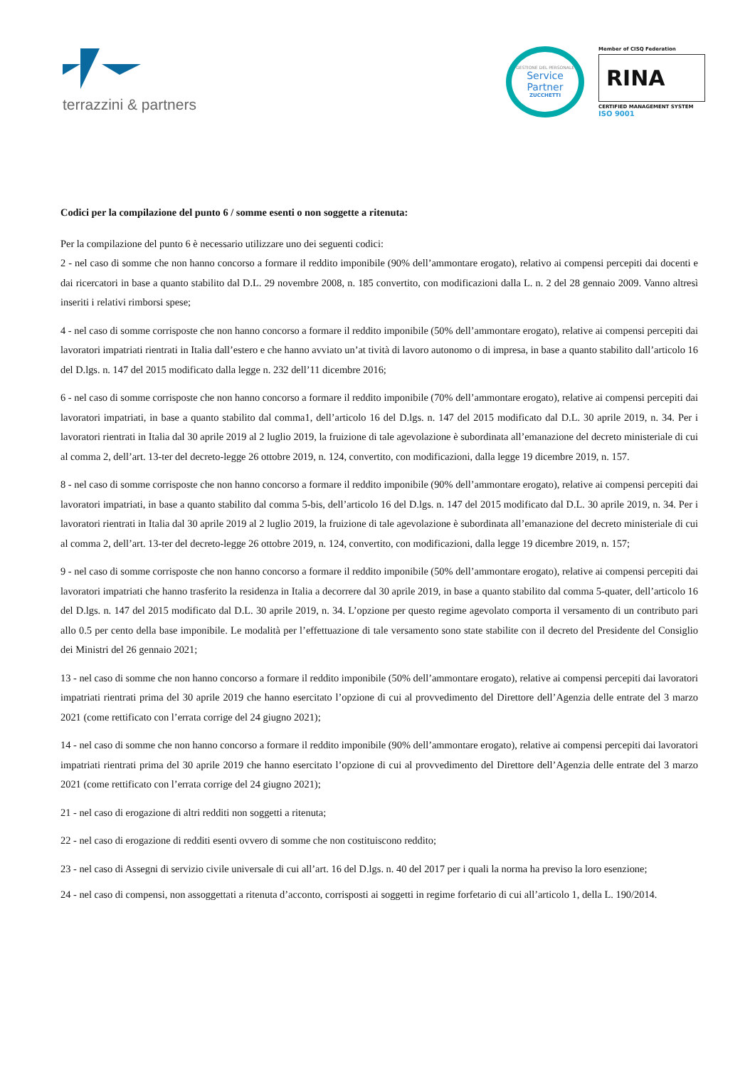terrazzini & partners
GESTIONE DEL PERSONALE
Service
Partner
ZUCCHETTI
Member of CISQ Federation
RINA
CERTIFIED MANAGEMENT SYSTEM
ISO 9001
Codici per la compilazione del punto 6 / somme esenti o non soggette a ritenuta:
Per la compilazione del punto 6 è necessario utilizzare uno dei seguenti codici:
2 - nel caso di somme che non hanno concorso a formare il reddito imponibile (90% dell’ammontare erogato), relativo ai compensi percepiti dai docenti e dai ricercatori in base a quanto stabilito dal D.L. 29 novembre 2008, n. 185 convertito, con modificazioni dalla L. n. 2 del 28 gennaio 2009. Vanno altresì inseriti i relativi rimborsi spese;
4 - nel caso di somme corrisposte che non hanno concorso a formare il reddito imponibile (50% dell’ammontare erogato), relative ai compensi percepiti dai lavoratori impatriati rientrati in Italia dall’estero e che hanno avviato un’at tività di lavoro autonomo o di impresa, in base a quanto stabilito dall’articolo 16 del D.lgs. n. 147 del 2015 modificato dalla legge n. 232 dell’11 dicembre 2016;
6 - nel caso di somme corrisposte che non hanno concorso a formare il reddito imponibile (70% dell’ammontare erogato), relative ai compensi percepiti dai lavoratori impatriati, in base a quanto stabilito dal comma1, dell’articolo 16 del D.lgs. n. 147 del 2015 modificato dal D.L. 30 aprile 2019, n. 34. Per i lavoratori rientrati in Italia dal 30 aprile 2019 al 2 luglio 2019, la fruizione di tale agevolazione è subordinata all’emanazione del decreto ministeriale di cui al comma 2, dell’art. 13-ter del decreto-legge 26 ottobre 2019, n. 124, convertito, con modificazioni, dalla legge 19 dicembre 2019, n. 157.
8 - nel caso di somme corrisposte che non hanno concorso a formare il reddito imponibile (90% dell’ammontare erogato), relative ai compensi percepiti dai lavoratori impatriati, in base a quanto stabilito dal comma 5-bis, dell’articolo 16 del D.lgs. n. 147 del 2015 modificato dal D.L. 30 aprile 2019, n. 34. Per i lavoratori rientrati in Italia dal 30 aprile 2019 al 2 luglio 2019, la fruizione di tale agevolazione è subordinata all’emanazione del decreto ministeriale di cui al comma 2, dell’art. 13-ter del decreto-legge 26 ottobre 2019, n. 124, convertito, con modificazioni, dalla legge 19 dicembre 2019, n. 157;
9 - nel caso di somme corrisposte che non hanno concorso a formare il reddito imponibile (50% dell’ammontare erogato), relative ai compensi percepiti dai lavoratori impatriati che hanno trasferito la residenza in Italia a decorrere dal 30 aprile 2019, in base a quanto stabilito dal comma 5-quater, dell’articolo 16 del D.lgs. n. 147 del 2015 modificato dal D.L. 30 aprile 2019, n. 34. L’opzione per questo regime agevolato comporta il versamento di un contributo pari allo 0.5 per cento della base imponibile. Le modalità per l’effettuazione di tale versamento sono state stabilite con il decreto del Presidente del Consiglio dei Ministri del 26 gennaio 2021;
13 - nel caso di somme che non hanno concorso a formare il reddito imponibile (50% dell’ammontare erogato), relative ai compensi percepiti dai lavoratori impatriati rientrati prima del 30 aprile 2019 che hanno esercitato l’opzione di cui al provvedimento del Direttore dell’Agenzia delle entrate del 3 marzo 2021 (come rettificato con l’errata corrige del 24 giugno 2021);
14 - nel caso di somme che non hanno concorso a formare il reddito imponibile (90% dell’ammontare erogato), relative ai compensi percepiti dai lavoratori impatriati rientrati prima del 30 aprile 2019 che hanno esercitato l’opzione di cui al provvedimento del Direttore dell’Agenzia delle entrate del 3 marzo 2021 (come rettificato con l’errata corrige del 24 giugno 2021);
21 - nel caso di erogazione di altri redditi non soggetti a ritenuta;
22 - nel caso di erogazione di redditi esenti ovvero di somme che non costituiscono reddito;
23 - nel caso di Assegni di servizio civile universale di cui all’art. 16 del D.lgs. n. 40 del 2017 per i quali la norma ha previso la loro esenzione;
24 - nel caso di compensi, non assoggettati a ritenuta d’acconto, corrisposti ai soggetti in regime forfetario di cui all’articolo 1, della L. 190/2014.